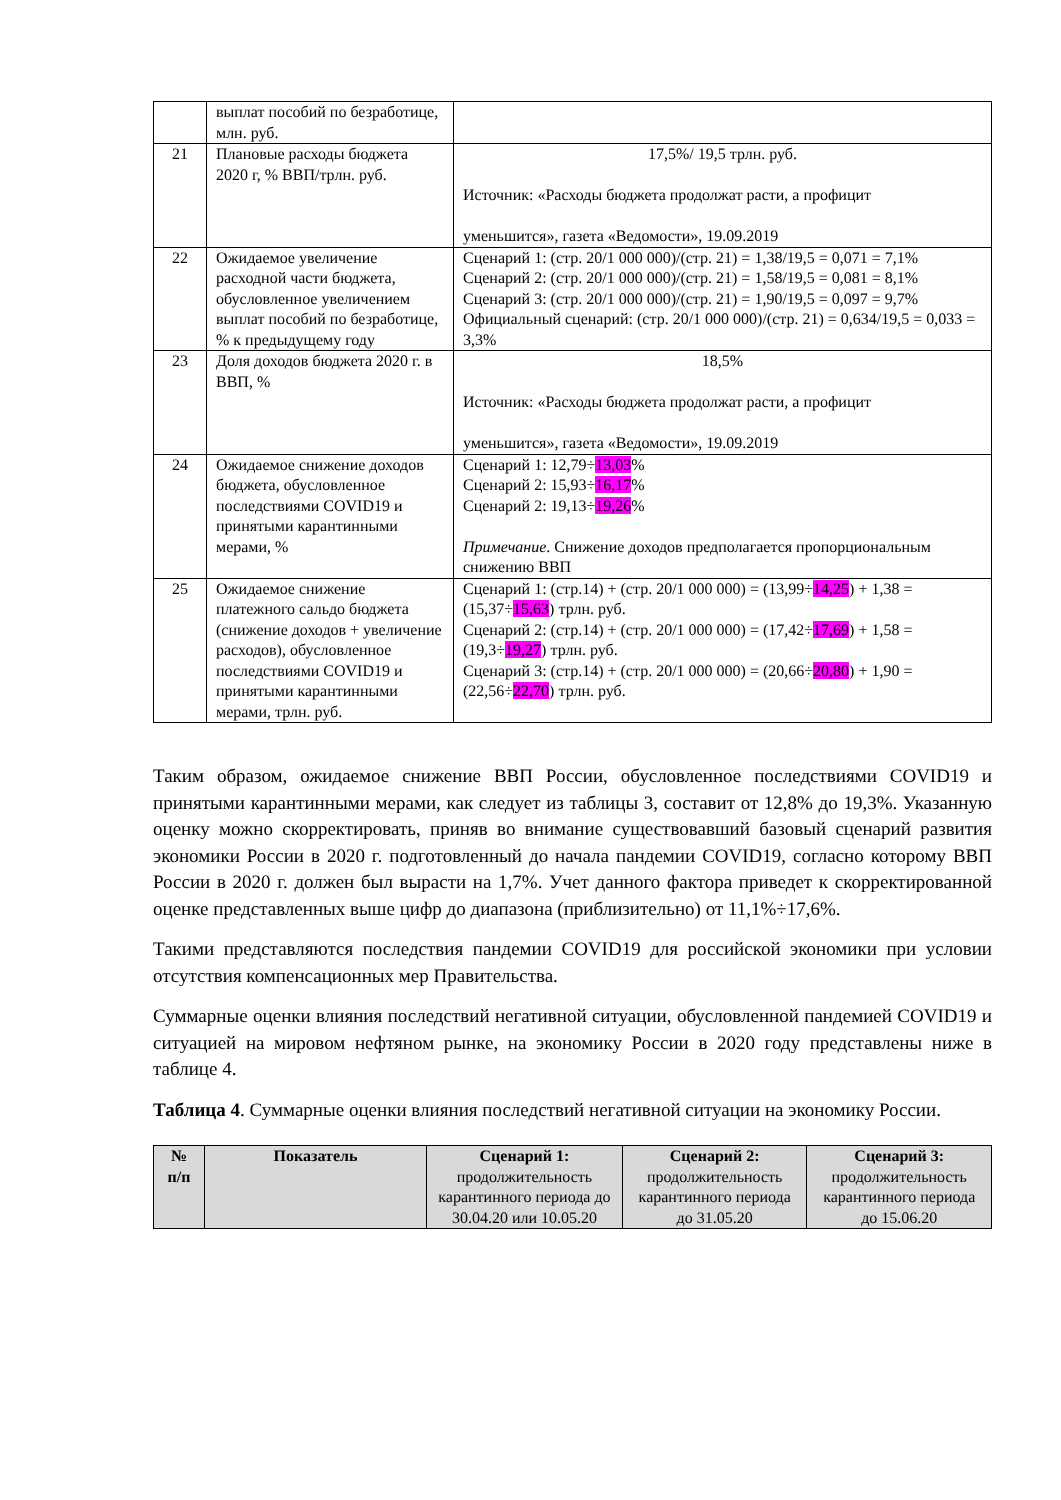| | выплат пособий по безработице, млн. руб. | |
| 21 | Плановые расходы бюджета 2020 г, % ВВП/трлн. руб. | 17,5%/ 19,5 трлн. руб. Источник: «Расходы бюджета продолжат расти, а профицит уменьшится», газета «Ведомости», 19.09.2019 |
| 22 | Ожидаемое увеличение расходной части бюджета, обусловленное увеличением выплат пособий по безработице, % к предыдущему году | Сценарий 1: (стр. 20/1 000 000)/(стр. 21) = 1,38/19,5 = 0,071 = 7,1% Сценарий 2: (стр. 20/1 000 000)/(стр. 21) = 1,58/19,5 = 0,081 = 8,1% Сценарий 3: (стр. 20/1 000 000)/(стр. 21) = 1,90/19,5 = 0,097 = 9,7% Официальный сценарий: (стр. 20/1 000 000)/(стр. 21) = 0,634/19,5 = 0,033 = 3,3% |
| 23 | Доля доходов бюджета 2020 г. в ВВП, % | 18,5% Источник: «Расходы бюджета продолжат расти, а профицит уменьшится», газета «Ведомости», 19.09.2019 |
| 24 | Ожидаемое снижение доходов бюджета, обусловленное последствиями COVID19 и принятыми карантинными мерами, % | Сценарий 1: 12,79÷ 13,03 % Сценарий 2: 15,93÷ 16,17 % Сценарий 2: 19,13÷ 19,26 % Примечание . Снижение доходов предполагается пропорциональным снижению ВВП |
| 25 | Ожидаемое снижение платежного сальдо бюджета (снижение доходов + увеличение расходов), обусловленное последствиями COVID19 и принятыми карантинными мерами, трлн. руб. | Сценарий 1: (стр.14) + (стр. 20/1 000 000) = (13,99÷ 14,25 ) + 1,38 = (15,37÷ 15,63 ) трлн. руб. Сценарий 2: (стр.14) + (стр. 20/1 000 000) = (17,42÷ 17,69 ) + 1,58 = (19,3÷ 19,27 ) трлн. руб. Сценарий 3: (стр.14) + (стр. 20/1 000 000) = (20,66÷ 20,80 ) + 1,90 = (22,56÷ 22,70 ) трлн. руб. |
Таким образом, ожидаемое снижение ВВП России, обусловленное последствиями COVID19 и принятыми карантинными мерами, как следует из таблицы 3, составит от 12,8% до 19,3%. Указанную оценку можно скорректировать, приняв во внимание существовавший базовый сценарий развития экономики России в 2020 г. подготовленный до начала пандемии COVID19, согласно которому ВВП России в 2020 г. должен был вырасти на 1,7%. Учет данного фактора приведет к скорректированной оценке представленных выше цифр до диапазона (приблизительно) от 11,1%÷17,6%.
Такими представляются последствия пандемии COVID19 для российской экономики при условии отсутствия компенсационных мер Правительства.
Суммарные оценки влияния последствий негативной ситуации, обусловленной пандемией COVID19 и ситуацией на мировом нефтяном рынке, на экономику России в 2020 году представлены ниже в таблице 4.
Таблица 4. Суммарные оценки влияния последствий негативной ситуации на экономику России.
| № п/п | Показатель | Сценарий 1: продолжительность карантинного периода до 30.04.20 или 10.05.20 | Сценарий 2: продолжительность карантинного периода до 31.05.20 | Сценарий 3: продолжительность карантинного периода до 15.06.20 |
| --- | --- | --- | --- | --- |